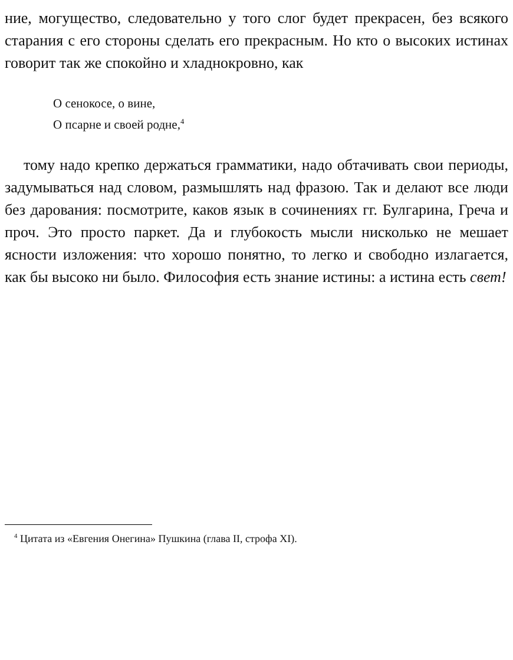ние, могущество, следовательно у того слог будет прекрасен, без всякого старания с его стороны сделать его прекрасным. Но кто о высоких истинах говорит так же спокойно и хладнокровно, как
О сенокосе, о вине,
О псарне и своей родне,<sup>4</sup>
тому надо крепко держаться грамматики, надо обтачивать свои периоды, задумываться над словом, размышлять над фразою. Так и делают все люди без дарования: посмотрите, каков язык в сочинениях гг. Булгарина, Греча и проч. Это просто паркет. Да и глубокость мысли нисколько не мешает ясности изложения: что хорошо понятно, то легко и свободно излагается, как бы высоко ни было. Философия есть знание истины: а истина есть свет!
<sup>4</sup> Цитата из «Евгения Онегина» Пушкина (глава II, строфа XI).